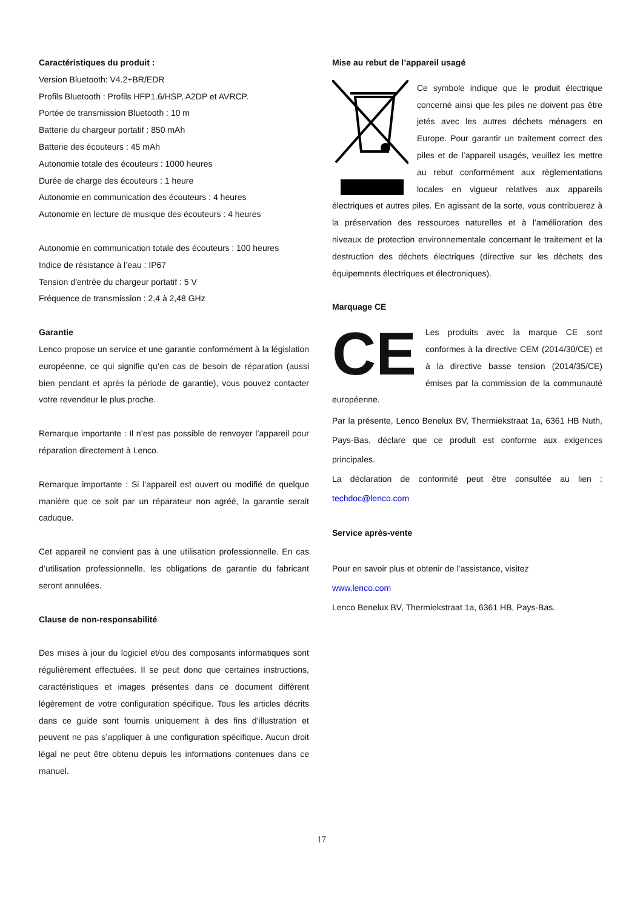Caractéristiques du produit :
Version Bluetooth: V4.2+BR/EDR
Profils Bluetooth : Profils HFP1.6/HSP, A2DP et AVRCP.
Portée de transmission Bluetooth : 10 m
Batterie du chargeur portatif : 850 mAh
Batterie des écouteurs : 45 mAh
Autonomie totale des écouteurs : 1000 heures
Durée de charge des écouteurs : 1 heure
Autonomie en communication des écouteurs : 4 heures
Autonomie en lecture de musique des écouteurs : 4 heures
Autonomie en communication totale des écouteurs : 100 heures
Indice de résistance à l’eau : IP67
Tension d’entrée du chargeur portatif : 5 V
Fréquence de transmission : 2,4 à 2,48 GHz
Garantie
Lenco propose un service et une garantie conformément à la législation européenne, ce qui signifie qu’en cas de besoin de réparation (aussi bien pendant et après la période de garantie), vous pouvez contacter votre revendeur le plus proche.
Remarque importante : Il n’est pas possible de renvoyer l’appareil pour réparation directement à Lenco.
Remarque importante : Si l’appareil est ouvert ou modifié de quelque manière que ce soit par un réparateur non agréé, la garantie serait caduque.
Cet appareil ne convient pas à une utilisation professionnelle. En cas d’utilisation professionnelle, les obligations de garantie du fabricant seront annulées.
Clause de non-responsabilité
Des mises à jour du logiciel et/ou des composants informatiques sont régulièrement effectuées. Il se peut donc que certaines instructions, caractéristiques et images présentes dans ce document diffèrent légèrement de votre configuration spécifique. Tous les articles décrits dans ce guide sont fournis uniquement à des fins d’illustration et peuvent ne pas s’appliquer à une configuration spécifique. Aucun droit légal ne peut être obtenu depuis les informations contenues dans ce manuel.
Mise au rebut de l’appareil usagé
Ce symbole indique que le produit électrique concerné ainsi que les piles ne doivent pas être jetés avec les autres déchets ménagers en Europe. Pour garantir un traitement correct des piles et de l’appareil usagés, veuillez les mettre au rebut conformément aux règlementations locales en vigueur relatives aux appareils électriques et autres piles. En agissant de la sorte, vous contribuerez à la préservation des ressources naturelles et à l’amélioration des niveaux de protection environnementale concernant le traitement et la destruction des déchets électriques (directive sur les déchets des équipements électriques et électroniques).
Marquage CE
CE
Les produits avec la marque CE sont conformes à la directive CEM (2014/30/CE) et à la directive basse tension (2014/35/CE) émises par la commission de la communauté européenne.
Par la présente, Lenco Benelux BV, Thermiekstraat 1a, 6361 HB Nuth, Pays-Bas, déclare que ce produit est conforme aux exigences principales.
La déclaration de conformité peut être consultée au lien : techdoc@lenco.com
Service après-vente
Pour en savoir plus et obtenir de l’assistance, visitez
www.lenco.com
Lenco Benelux BV, Thermiekstraat 1a, 6361 HB, Pays-Bas.
17